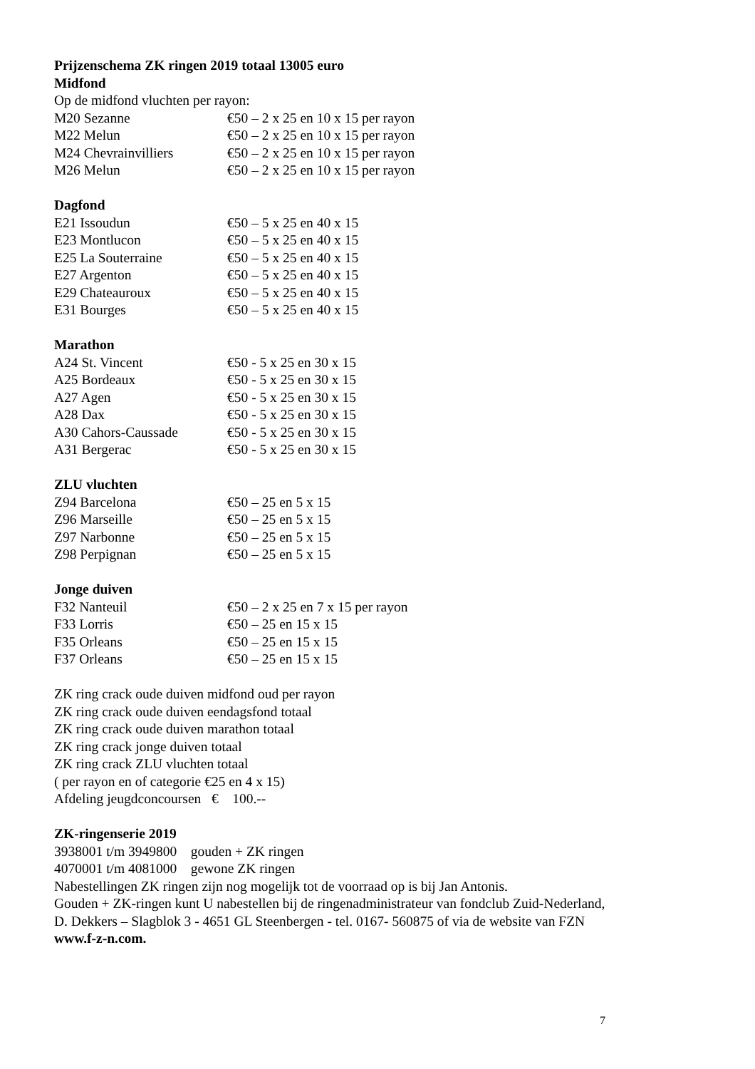Prijzenschema ZK ringen 2019 totaal 13005 euro
Midfond
Op de midfond vluchten per rayon:
M20 Sezanne €50 – 2 x 25 en 10 x 15 per rayon
M22 Melun €50 – 2 x 25 en 10 x 15 per rayon
M24 Chevrainvilliers €50 – 2 x 25 en 10 x 15 per rayon
M26 Melun €50 – 2 x 25 en 10 x 15 per rayon
Dagfond
E21 Issoudun €50 – 5 x 25 en 40 x 15
E23 Montlucon €50 – 5 x 25 en 40 x 15
E25 La Souterraine €50 – 5 x 25 en 40 x 15
E27 Argenton €50 – 5 x 25 en 40 x 15
E29 Chateauroux €50 – 5 x 25 en 40 x 15
E31 Bourges €50 – 5 x 25 en 40 x 15
Marathon
A24 St. Vincent €50 - 5 x 25 en 30 x 15
A25 Bordeaux €50 - 5 x 25 en 30 x 15
A27 Agen €50 - 5 x 25 en 30 x 15
A28 Dax €50 - 5 x 25 en 30 x 15
A30 Cahors-Caussade €50 - 5 x 25 en 30 x 15
A31 Bergerac €50 - 5 x 25 en 30 x 15
ZLU vluchten
Z94 Barcelona €50 – 25 en 5 x 15
Z96 Marseille €50 – 25 en 5 x 15
Z97 Narbonne €50 – 25 en 5 x 15
Z98 Perpignan €50 – 25 en 5 x 15
Jonge duiven
F32 Nanteuil €50 – 2 x 25 en 7 x 15 per rayon
F33 Lorris €50 – 25 en 15 x 15
F35 Orleans €50 – 25 en 15 x 15
F37 Orleans €50 – 25 en 15 x 15
ZK ring crack oude duiven midfond oud per rayon
ZK ring crack oude duiven eendagsfond totaal
ZK ring crack oude duiven marathon totaal
ZK ring crack jonge duiven totaal
ZK ring crack ZLU vluchten totaal
( per rayon en of categorie €25 en 4 x 15)
Afdeling jeugdconcoursen € 100.--
ZK-ringenserie 2019
3938001 t/m 3949800 gouden + ZK ringen
4070001 t/m 4081000 gewone ZK ringen
Nabestellingen ZK ringen zijn nog mogelijk tot de voorraad op is bij Jan Antonis.
Gouden + ZK-ringen kunt U nabestellen bij de ringenadministrateur van fondclub Zuid-Nederland,
D. Dekkers – Slagblok 3 - 4651 GL Steenbergen - tel. 0167- 560875 of via de website van FZN
www.f-z-n.com.
7